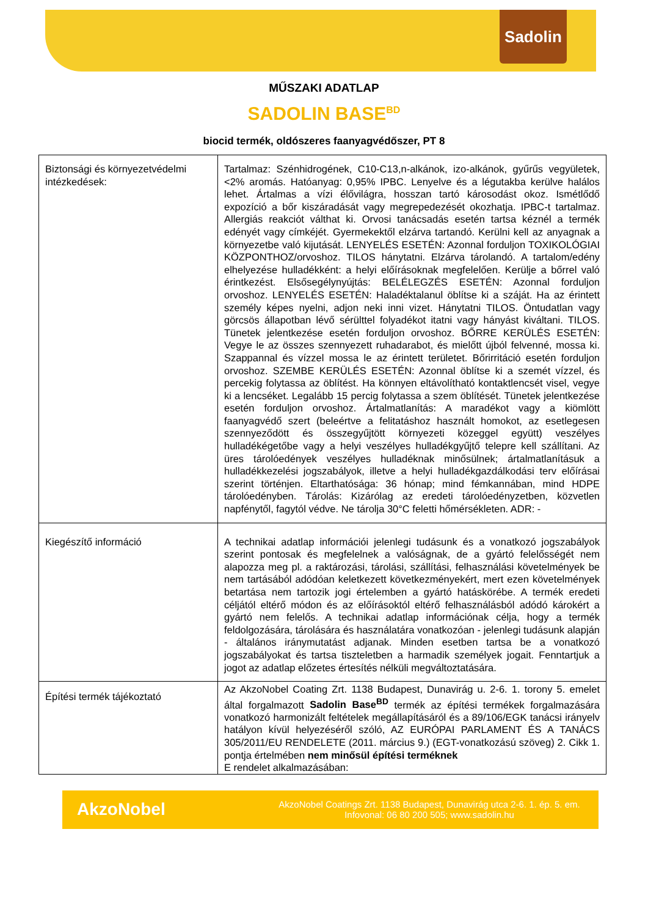Sadolin
MŰSZAKI ADATLAP
SADOLIN BASE<sup>BD</sup>
biocid termék, oldószeres faanyagvédőszer, PT 8
| Biztonsági és környezetvédelmi intézkedések: | Tartalmaz: Szénhidrogének, C10-C13,n-alkánok, izo-alkánok, gyűrűs vegyületek, <2% aromás. Hatóanyag: 0,95% IPBC. Lenyelve és a légutakba kerülve halálos lehet. Ártalmas a vízi élővilágra, hosszan tartó károsodást okoz. Ismétlődő expozíció a bőr kiszáradását vagy megrepedezését okozhatja. IPBC-t tartalmaz. Allergiás reakciót válthat ki. Orvosi tanácsadás esetén tartsa kéznél a termék edényét vagy címkéjét. Gyermekektől elzárva tartandó. Kerülni kell az anyagnak a környezetbe való kijutását. LENYELÉS ESETÉN: Azonnal forduljon TOXIKOLÓGIAI KÖZPONTHOZ/orvoshoz. TILOS hánytatni. Elzárva tárolandó. A tartalom/edény elhelyezése hulladékként: a helyi előírásoknak megfelelően. Kerülje a bőrrel való érintkezést. Elsősegélynyújtás: BELÉLEGZÉS ESETÉN: Azonnal forduljon orvoshoz. LENYELÉS ESETÉN: Haladéktalanul öblítse ki a száját. Ha az érintett személy képes nyelni, adjon neki inni vizet. Hánytatni TILOS. Öntudatlan vagy görcsös állapotban lévő sérülttel folyadékot itatni vagy hányást kiváltani. TILOS. Tünetek jelentkezése esetén forduljon orvoshoz. BŐRRE KERÜLÉS ESETÉN: Vegye le az összes szennyezett ruhadarabot, és mielőtt újból felvenné, mossa ki. Szappannal és vízzel mossa le az érintett területet. Bőrirritáció esetén forduljon orvoshoz. SZEMBE KERÜLÉS ESETÉN: Azonnal öblítse ki a szemét vízzel, és percekig folytassa az öblítést. Ha könnyen eltávolítható kontaktlencsét visel, vegye ki a lencséket. Legalább 15 percig folytassa a szem öblítését. Tünetek jelentkezése esetén forduljon orvoshoz. Ártalmatlanítás: A maradékot vagy a kiömlött faanyagvédő szert (beleértve a felitatáshoz használt homokot, az esetlegesen szennyeződött és összegyűjtött környezeti közeggel együtt) veszélyes hulladékégetőbe vagy a helyi veszélyes hulladékgyűjtő telepre kell szállítani. Az üres tárolóedények veszélyes hulladéknak minősülnek; ártalmatlanításuk a hulladékkezelési jogszabályok, illetve a helyi hulladékgazdálkodási terv előírásai szerint történjen. Eltarthatósága: 36 hónap; mind fémkannában, mind HDPE tárolóedényben. Tárolás: Kizárólag az eredeti tárolóedényzetben, közvetlen napfénytől, fagytól védve. Ne tárolja 30°C feletti hőmérsékleten. ADR: - |
| Kiegészítő információ | A technikai adatlap információi jelenlegi tudásunk és a vonatkozó jogszabályok szerint pontosak és megfelelnek a valóságnak, de a gyártó felelősségét nem alapozza meg pl. a raktározási, tárolási, szállítási, felhasználási követelmények be nem tartásából adódóan keletkezett következményekért, mert ezen követelmények betartása nem tartozik jogi értelemben a gyártó hatáskörébe. A termék eredeti céljától eltérő módon és az előírásoktól eltérő felhasználásból adódó károkért a gyártó nem felelős. A technikai adatlap információnak célja, hogy a termék feldolgozására, tárolására és használatára vonatkozóan - jelenlegi tudásunk alapján - általános iránymutatást adjanak. Minden esetben tartsa be a vonatkozó jogszabályokat és tartsa tiszteletben a harmadik személyek jogait. Fenntartjuk a jogot az adatlap előzetes értesítés nélküli megváltoztatására. |
| Építési termék tájékoztató | Az AkzoNobel Coating Zrt. 1138 Budapest, Dunavirág u. 2-6. 1. torony 5. emelet által forgalmazott Sadolin Base<sup>BD</sup> termék az építési termékek forgalmazására vonatkozó harmonizált feltételek megállapításáról és a 89/106/EGK tanácsi irányelv hatályon kívül helyezéséről szóló, AZ EURÓPAI PARLAMENT ÉS A TANÁCS 305/2011/EU RENDELETE (2011. március 9.) (EGT-vonatkozású szöveg) 2. Cikk 1. pontja értelmében nem minősül építési terméknek E rendelet alkalmazásában: |
AkzoNobel
AkzoNobel Coatings Zrt. 1138 Budapest, Dunavirág utca 2-6. 1. ép. 5. em.
Infovonal: 06 80 200 505; www.sadolin.hu